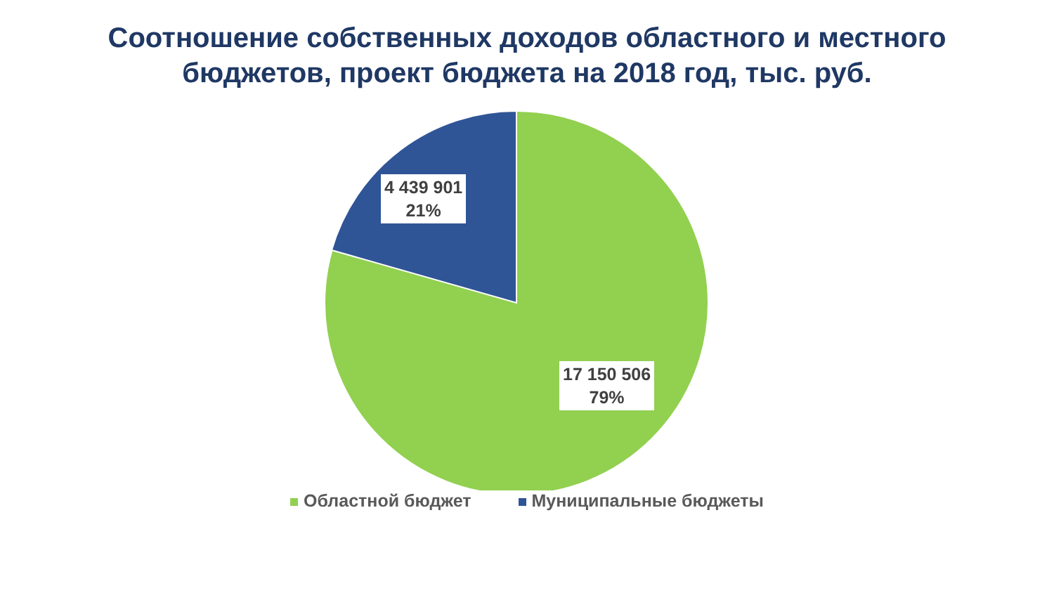Соотношение собственных доходов областного и местного бюджетов, проект бюджета на 2018 год, тыс. руб.
4 439 901
21%
17 150 506
79%
Областной бюджет Муниципальные бюджеты